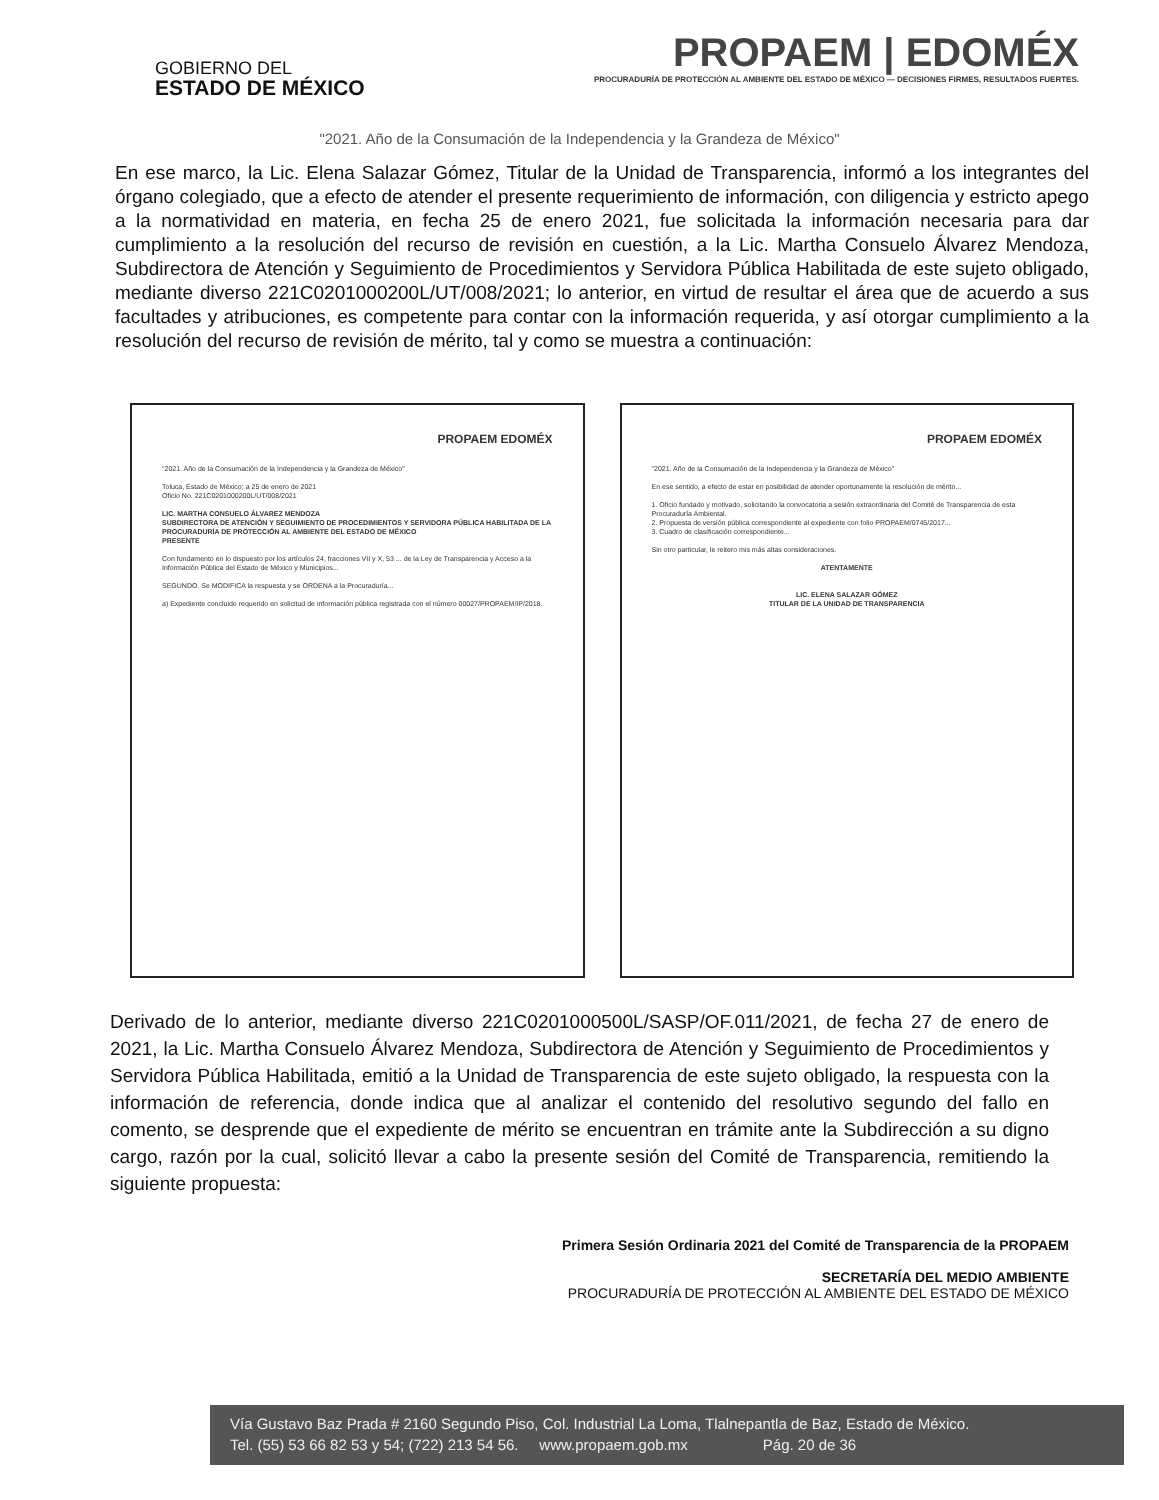GOBIERNO DEL
ESTADO DE MÉXICO
PROPAEM | EDOMÉX
PROCURADURÍA DE PROTECCIÓN AL AMBIENTE DEL ESTADO DE MÉXICO — DECISIONES FIRMES, RESULTADOS FUERTES.
"2021. Año de la Consumación de la Independencia y la Grandeza de México"
En ese marco, la Lic. Elena Salazar Gómez, Titular de la Unidad de Transparencia, informó a los integrantes del órgano colegiado, que a efecto de atender el presente requerimiento de información, con diligencia y estricto apego a la normatividad en materia, en fecha 25 de enero 2021, fue solicitada la información necesaria para dar cumplimiento a la resolución del recurso de revisión en cuestión, a la Lic. Martha Consuelo Álvarez Mendoza, Subdirectora de Atención y Seguimiento de Procedimientos y Servidora Pública Habilitada de este sujeto obligado, mediante diverso 221C0201000200L/UT/008/2021; lo anterior, en virtud de resultar el área que de acuerdo a sus facultades y atribuciones, es competente para contar con la información requerida, y así otorgar cumplimiento a la resolución del recurso de revisión de mérito, tal y como se muestra a continuación:
PROPAEM EDOMÉX
"2021. Año de la Consumación de la Independencia y la Grandeza de México"
Toluca, Estado de México; a 25 de enero de 2021
Oficio No. 221C0201000200L/UT/008/2021
LIC. MARTHA CONSUELO ÁLVAREZ MENDOZA
SUBDIRECTORA DE ATENCIÓN Y SEGUIMIENTO DE PROCEDIMIENTOS Y SERVIDORA PÚBLICA HABILITADA DE LA PROCURADURÍA DE PROTECCIÓN AL AMBIENTE DEL ESTADO DE MÉXICO
PRESENTE
Con fundamento en lo dispuesto por los artículos 24, fracciones VII y X, 53 ... de la Ley de Transparencia y Acceso a la Información Pública del Estado de México y Municipios...
SEGUNDO. Se MODIFICA la respuesta y se ORDENA a la Procuraduría...
a) Expediente concluido requerido en solicitud de información pública registrada con el número 00027/PROPAEM/IP/2018.
PROPAEM EDOMÉX
"2021. Año de la Consumación de la Independencia y la Grandeza de México"
En ese sentido, a efecto de estar en posibilidad de atender oportunamente la resolución de mérito...
1. Oficio fundado y motivado, solicitando la convocatoria a sesión extraordinaria del Comité de Transparencia de esta Procuraduría Ambiental.
2. Propuesta de versión pública correspondiente al expediente con folio PROPAEM/0745/2017...
3. Cuadro de clasificación correspondiente...
Sin otro particular, le reitero mis más altas consideraciones.
ATENTAMENTE
LIC. ELENA SALAZAR GÓMEZ
TITULAR DE LA UNIDAD DE TRANSPARENCIA
Derivado de lo anterior, mediante diverso 221C0201000500L/SASP/OF.011/2021, de fecha 27 de enero de 2021, la Lic. Martha Consuelo Álvarez Mendoza, Subdirectora de Atención y Seguimiento de Procedimientos y Servidora Pública Habilitada, emitió a la Unidad de Transparencia de este sujeto obligado, la respuesta con la información de referencia, donde indica que al analizar el contenido del resolutivo segundo del fallo en comento, se desprende que el expediente de mérito se encuentran en trámite ante la Subdirección a su digno cargo, razón por la cual, solicitó llevar a cabo la presente sesión del Comité de Transparencia, remitiendo la siguiente propuesta:
Primera Sesión Ordinaria 2021 del Comité de Transparencia de la PROPAEM
SECRETARÍA DEL MEDIO AMBIENTE
PROCURADURÍA DE PROTECCIÓN AL AMBIENTE DEL ESTADO DE MÉXICO
Vía Gustavo Baz Prada # 2160 Segundo Piso, Col. Industrial La Loma, Tlalnepantla de Baz, Estado de México.
Tel. (55) 53 66 82 53 y 54; (722) 213 54 56. www.propaem.gob.mx Pág. 20 de 36